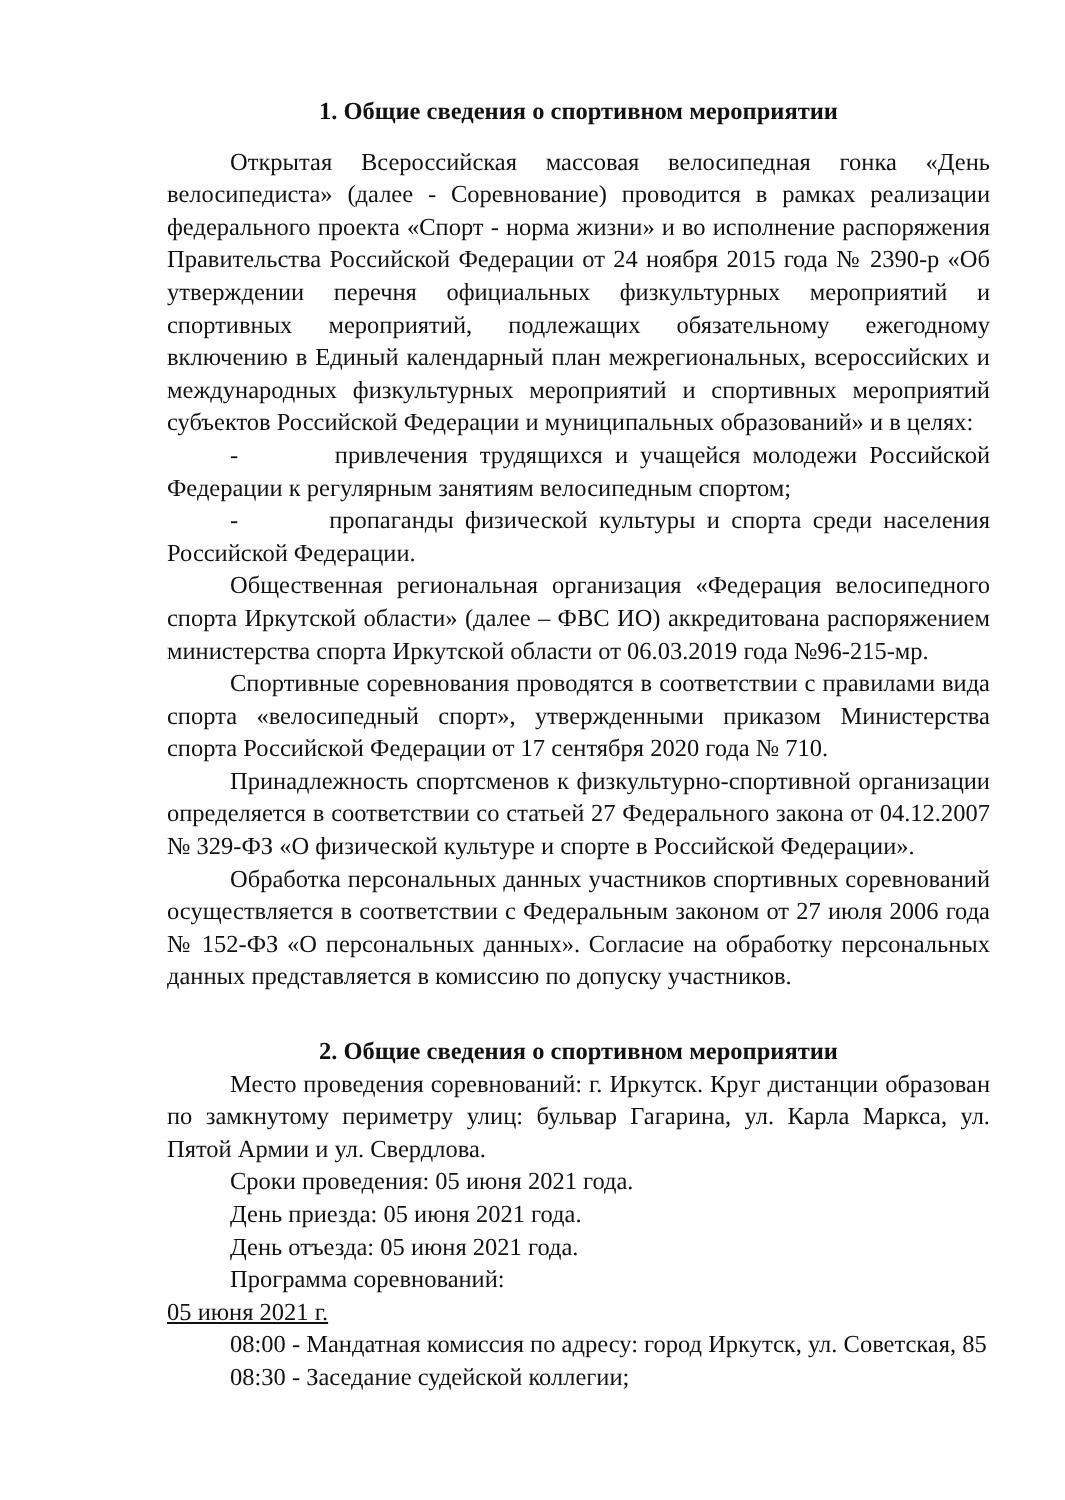1. Общие сведения о спортивном мероприятии
Открытая Всероссийская массовая велосипедная гонка «День велосипедиста» (далее - Соревнование) проводится в рамках реализации федерального проекта «Спорт - норма жизни» и во исполнение распоряжения Правительства Российской Федерации от 24 ноября 2015 года № 2390-р «Об утверждении перечня официальных физкультурных мероприятий и спортивных мероприятий, подлежащих обязательному ежегодному включению в Единый календарный план межрегиональных, всероссийских и международных физкультурных мероприятий и спортивных мероприятий субъектов Российской Федерации и муниципальных образований» и в целях:
- привлечения трудящихся и учащейся молодежи Российской Федерации к регулярным занятиям велосипедным спортом;
- пропаганды физической культуры и спорта среди населения Российской Федерации.
Общественная региональная организация «Федерация велосипедного спорта Иркутской области» (далее – ФВС ИО) аккредитована распоряжением министерства спорта Иркутской области от 06.03.2019 года №96-215-мр.
Спортивные соревнования проводятся в соответствии с правилами вида спорта «велосипедный спорт», утвержденными приказом Министерства спорта Российской Федерации от 17 сентября 2020 года № 710.
Принадлежность спортсменов к физкультурно-спортивной организации определяется в соответствии со статьей 27 Федерального закона от 04.12.2007 № 329-ФЗ «О физической культуре и спорте в Российской Федерации».
Обработка персональных данных участников спортивных соревнований осуществляется в соответствии с Федеральным законом от 27 июля 2006 года № 152-ФЗ «О персональных данных». Согласие на обработку персональных данных представляется в комиссию по допуску участников.
2. Общие сведения о спортивном мероприятии
Место проведения соревнований: г. Иркутск. Круг дистанции образован по замкнутому периметру улиц: бульвар Гагарина, ул. Карла Маркса, ул. Пятой Армии и ул. Свердлова.
Сроки проведения: 05 июня 2021 года.
День приезда: 05 июня 2021 года.
День отъезда: 05 июня 2021 года.
Программа соревнований:
05 июня 2021 г.
08:00 - Мандатная комиссия по адресу: город Иркутск, ул. Советская, 85
08:30 - Заседание судейской коллегии;